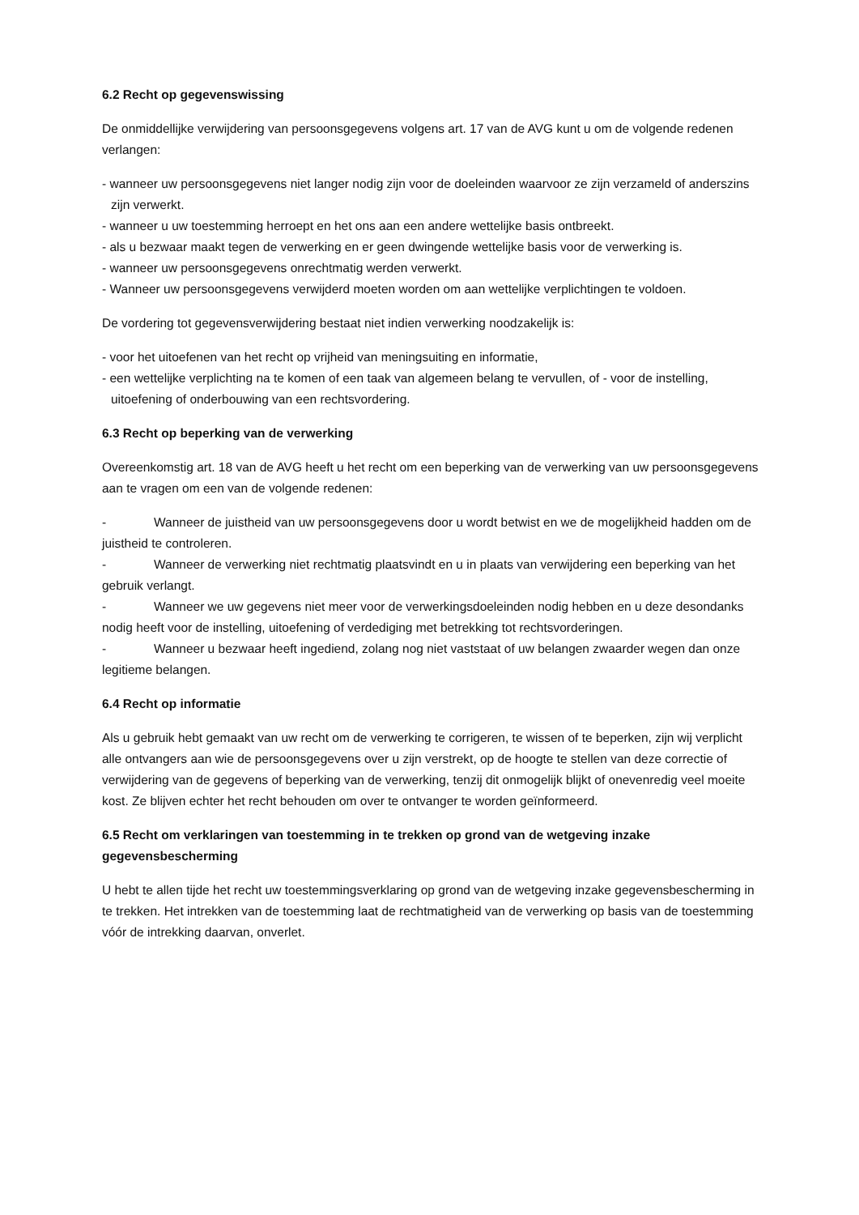6.2 Recht op gegevenswissing
De onmiddellijke verwijdering van persoonsgegevens volgens art. 17 van de AVG kunt u om de volgende redenen verlangen:
- wanneer uw persoonsgegevens niet langer nodig zijn voor de doeleinden waarvoor ze zijn verzameld of anderszins zijn verwerkt.
- wanneer u uw toestemming herroept en het ons aan een andere wettelijke basis ontbreekt.
- als u bezwaar maakt tegen de verwerking en er geen dwingende wettelijke basis voor de verwerking is.
- wanneer uw persoonsgegevens onrechtmatig werden verwerkt.
- Wanneer uw persoonsgegevens verwijderd moeten worden om aan wettelijke verplichtingen te voldoen.
De vordering tot gegevensverwijdering bestaat niet indien verwerking noodzakelijk is:
- voor het uitoefenen van het recht op vrijheid van meningsuiting en informatie,
- een wettelijke verplichting na te komen of een taak van algemeen belang te vervullen, of - voor de instelling, uitoefening of onderbouwing van een rechtsvordering.
6.3 Recht op beperking van de verwerking
Overeenkomstig art. 18 van de AVG heeft u het recht om een beperking van de verwerking van uw persoonsgegevens aan te vragen om een van de volgende redenen:
- Wanneer de juistheid van uw persoonsgegevens door u wordt betwist en we de mogelijkheid hadden om de juistheid te controleren.
- Wanneer de verwerking niet rechtmatig plaatsvindt en u in plaats van verwijdering een beperking van het gebruik verlangt.
- Wanneer we uw gegevens niet meer voor de verwerkingsdoeleinden nodig hebben en u deze desondanks nodig heeft voor de instelling, uitoefening of verdediging met betrekking tot rechtsvorderingen.
- Wanneer u bezwaar heeft ingediend, zolang nog niet vaststaat of uw belangen zwaarder wegen dan onze legitieme belangen.
6.4 Recht op informatie
Als u gebruik hebt gemaakt van uw recht om de verwerking te corrigeren, te wissen of te beperken, zijn wij verplicht alle ontvangers aan wie de persoonsgegevens over u zijn verstrekt, op de hoogte te stellen van deze correctie of verwijdering van de gegevens of beperking van de verwerking, tenzij dit onmogelijk blijkt of onevenredig veel moeite kost. Ze blijven echter het recht behouden om over te ontvanger te worden geïnformeerd.
6.5 Recht om verklaringen van toestemming in te trekken op grond van de wetgeving inzake gegevensbescherming
U hebt te allen tijde het recht uw toestemmingsverklaring op grond van de wetgeving inzake gegevensbescherming in te trekken. Het intrekken van de toestemming laat de rechtmatigheid van de verwerking op basis van de toestemming vóór de intrekking daarvan, onverlet.